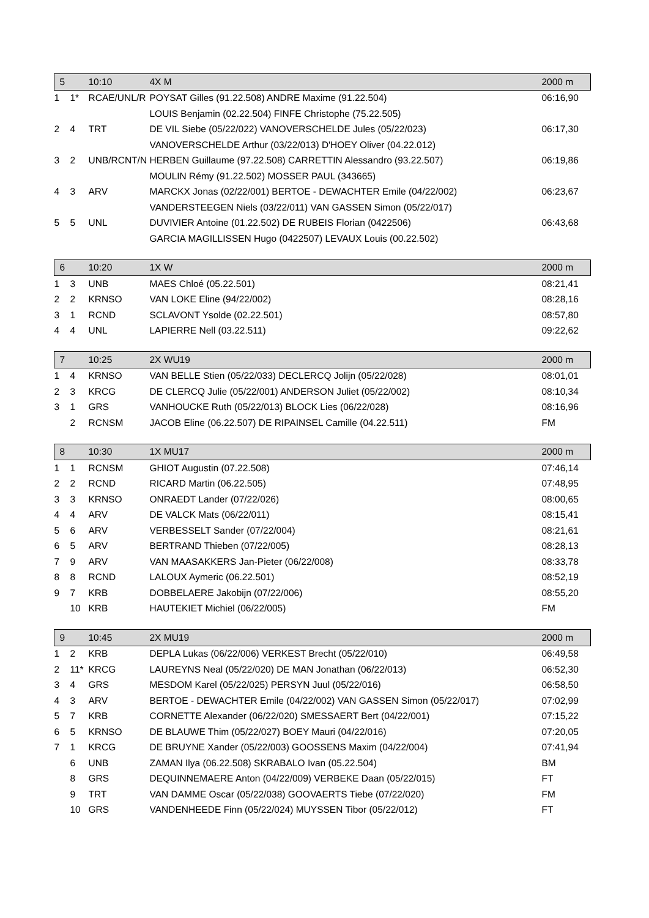| 5 | | 10:10 | 4X M | 2000 m |
| --- | --- | --- | --- | --- |
| 1 | 1* | RCAE/UNL/R | POYSAT Gilles (91.22.508) ANDRE Maxime (91.22.504) | 06:16,90 |
| | | | LOUIS Benjamin (02.22.504) FINFE Christophe (75.22.505) | |
| 2 | 4 | TRT | DE VIL Siebe (05/22/022) VANOVERSCHELDE Jules (05/22/023) | 06:17,30 |
| | | | VANOVERSCHELDE Arthur (03/22/013) D'HOEY Oliver (04.22.012) | |
| 3 | 2 | UNB/RCNT/N | HERBEN Guillaume (97.22.508) CARRETTIN Alessandro (93.22.507) | 06:19,86 |
| | | | MOULIN Rémy (91.22.502) MOSSER PAUL (343665) | |
| 4 | 3 | ARV | MARCKX Jonas (02/22/001) BERTOE - DEWACHTER Emile (04/22/002) | 06:23,67 |
| | | | VANDERSTEEGEN Niels (03/22/011) VAN GASSEN Simon (05/22/017) | |
| 5 | 5 | UNL | DUVIVIER Antoine (01.22.502) DE RUBEIS Florian (0422506) | 06:43,68 |
| | | | GARCIA MAGILLISSEN Hugo (0422507) LEVAUX Louis (00.22.502) | |
| 6 | | 10:20 | 1X W | 2000 m |
| --- | --- | --- | --- | --- |
| 1 | 3 | UNB | MAES Chloé (05.22.501) | 08:21,41 |
| 2 | 2 | KRNSO | VAN LOKE Eline (94/22/002) | 08:28,16 |
| 3 | 1 | RCND | SCLAVONT Ysolde (02.22.501) | 08:57,80 |
| 4 | 4 | UNL | LAPIERRE Nell (03.22.511) | 09:22,62 |
| 7 | | 10:25 | 2X WU19 | 2000 m |
| --- | --- | --- | --- | --- |
| 1 | 4 | KRNSO | VAN BELLE Stien (05/22/033) DECLERCQ Jolijn (05/22/028) | 08:01,01 |
| 2 | 3 | KRCG | DE CLERCQ Julie (05/22/001) ANDERSON Juliet (05/22/002) | 08:10,34 |
| 3 | 1 | GRS | VANHOUCKE Ruth (05/22/013) BLOCK Lies (06/22/028) | 08:16,96 |
| | 2 | RCNSM | JACOB Eline (06.22.507) DE RIPAINSEL Camille (04.22.511) | FM |
| 8 | | 10:30 | 1X MU17 | 2000 m |
| --- | --- | --- | --- | --- |
| 1 | 1 | RCNSM | GHIOT Augustin (07.22.508) | 07:46,14 |
| 2 | 2 | RCND | RICARD Martin (06.22.505) | 07:48,95 |
| 3 | 3 | KRNSO | ONRAEDT Lander (07/22/026) | 08:00,65 |
| 4 | 4 | ARV | DE VALCK Mats (06/22/011) | 08:15,41 |
| 5 | 6 | ARV | VERBESSELT Sander (07/22/004) | 08:21,61 |
| 6 | 5 | ARV | BERTRAND Thieben (07/22/005) | 08:28,13 |
| 7 | 9 | ARV | VAN MAASAKKERS Jan-Pieter (06/22/008) | 08:33,78 |
| 8 | 8 | RCND | LALOUX Aymeric (06.22.501) | 08:52,19 |
| 9 | 7 | KRB | DOBBELAERE Jakobijn (07/22/006) | 08:55,20 |
| | 10 | KRB | HAUTEKIET Michiel (06/22/005) | FM |
| 9 | | 10:45 | 2X MU19 | 2000 m |
| --- | --- | --- | --- | --- |
| 1 | 2 | KRB | DEPLA Lukas (06/22/006) VERKEST Brecht (05/22/010) | 06:49,58 |
| 2 | 11* | KRCG | LAUREYNS Neal (05/22/020) DE MAN Jonathan (06/22/013) | 06:52,30 |
| 3 | 4 | GRS | MESDOM Karel (05/22/025) PERSYN Juul (05/22/016) | 06:58,50 |
| 4 | 3 | ARV | BERTOE - DEWACHTER Emile (04/22/002) VAN GASSEN Simon (05/22/017) | 07:02,99 |
| 5 | 7 | KRB | CORNETTE Alexander (06/22/020) SMESSAERT Bert (04/22/001) | 07:15,22 |
| 6 | 5 | KRNSO | DE BLAUWE Thim (05/22/027) BOEY Mauri (04/22/016) | 07:20,05 |
| 7 | 1 | KRCG | DE BRUYNE Xander (05/22/003) GOOSSENS Maxim (04/22/004) | 07:41,94 |
| | 6 | UNB | ZAMAN Ilya (06.22.508) SKRABALO Ivan (05.22.504) | BM |
| | 8 | GRS | DEQUINNEMAERE Anton (04/22/009) VERBEKE Daan (05/22/015) | FT |
| | 9 | TRT | VAN DAMME Oscar (05/22/038) GOOVAERTS Tiebe (07/22/020) | FM |
| | 10 | GRS | VANDENHEEDE Finn (05/22/024) MUYSSEN Tibor (05/22/012) | FT |